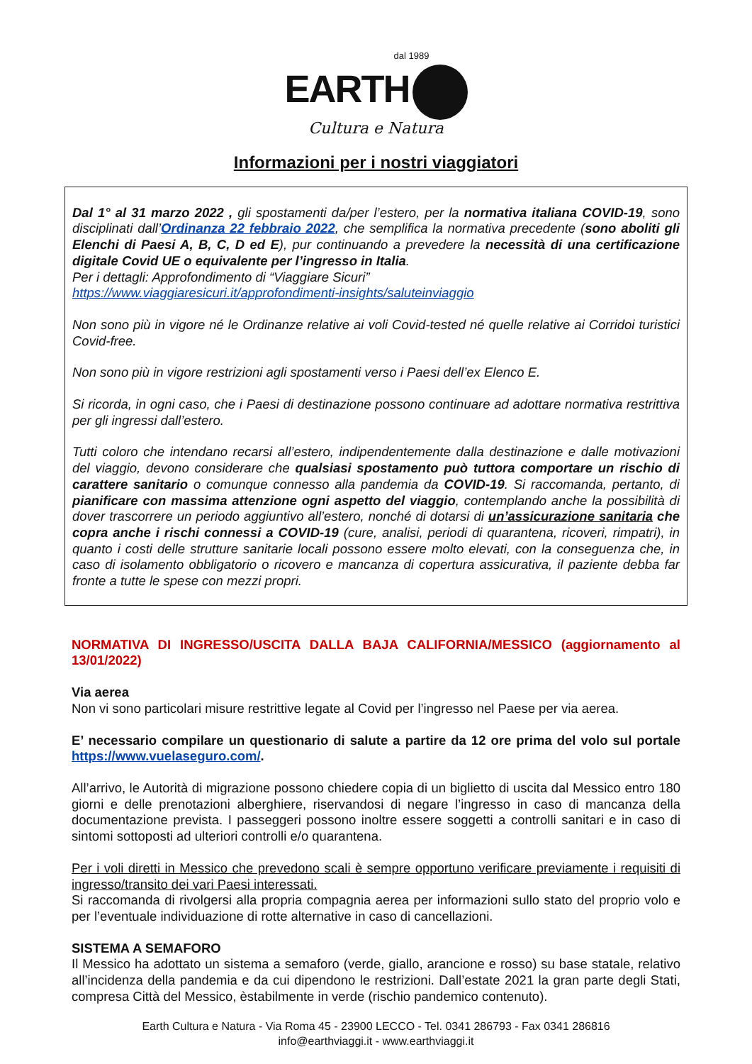dal 1989
EARTH
Cultura e Natura
Informazioni per i nostri viaggiatori
Dal 1° al 31 marzo 2022 , gli spostamenti da/per l’estero, per la normativa italiana COVID-19, sono disciplinati dall’Ordinanza 22 febbraio 2022, che semplifica la normativa precedente (sono aboliti gli Elenchi di Paesi A, B, C, D ed E), pur continuando a prevedere la necessità di una certificazione digitale Covid UE o equivalente per l’ingresso in Italia.
Per i dettagli: Approfondimento di “Viaggiare Sicuri”
https://www.viaggiaresicuri.it/approfondimenti-insights/saluteinviaggio
Non sono più in vigore né le Ordinanze relative ai voli Covid-tested né quelle relative ai Corridoi turistici Covid-free.
Non sono più in vigore restrizioni agli spostamenti verso i Paesi dell’ex Elenco E.
Si ricorda, in ogni caso, che i Paesi di destinazione possono continuare ad adottare normativa restrittiva per gli ingressi dall’estero.
Tutti coloro che intendano recarsi all’estero, indipendentemente dalla destinazione e dalle motivazioni del viaggio, devono considerare che qualsiasi spostamento può tuttora comportare un rischio di carattere sanitario o comunque connesso alla pandemia da COVID-19. Si raccomanda, pertanto, di pianificare con massima attenzione ogni aspetto del viaggio, contemplando anche la possibilità di dover trascorrere un periodo aggiuntivo all’estero, nonché di dotarsi di un’assicurazione sanitaria che copra anche i rischi connessi a COVID-19 (cure, analisi, periodi di quarantena, ricoveri, rimpatri), in quanto i costi delle strutture sanitarie locali possono essere molto elevati, con la conseguenza che, in caso di isolamento obbligatorio o ricovero e mancanza di copertura assicurativa, il paziente debba far fronte a tutte le spese con mezzi propri.
NORMATIVA DI INGRESSO/USCITA DALLA BAJA CALIFORNIA/MESSICO (aggiornamento al 13/01/2022)
Via aerea
Non vi sono particolari misure restrittive legate al Covid per l’ingresso nel Paese per via aerea.
E’ necessario compilare un questionario di salute a partire da 12 ore prima del volo sul portale https://www.vuelaseguro.com/.
All’arrivo, le Autorità di migrazione possono chiedere copia di un biglietto di uscita dal Messico entro 180 giorni e delle prenotazioni alberghiere, riservandosi di negare l’ingresso in caso di mancanza della documentazione prevista. I passeggeri possono inoltre essere soggetti a controlli sanitari e in caso di sintomi sottoposti ad ulteriori controlli e/o quarantena.
Per i voli diretti in Messico che prevedono scali è sempre opportuno verificare previamente i requisiti di ingresso/transito dei vari Paesi interessati.
Si raccomanda di rivolgersi alla propria compagnia aerea per informazioni sullo stato del proprio volo e per l’eventuale individuazione di rotte alternative in caso di cancellazioni.
SISTEMA A SEMAFORO
Il Messico ha adottato un sistema a semaforo (verde, giallo, arancione e rosso) su base statale, relativo all’incidenza della pandemia e da cui dipendono le restrizioni. Dall’estate 2021 la gran parte degli Stati, compresa Città del Messico, èstabilmente in verde (rischio pandemico contenuto).
Earth Cultura e Natura - Via Roma 45 - 23900 LECCO - Tel. 0341 286793 - Fax 0341 286816
info@earthviaggi.it - www.earthviaggi.it